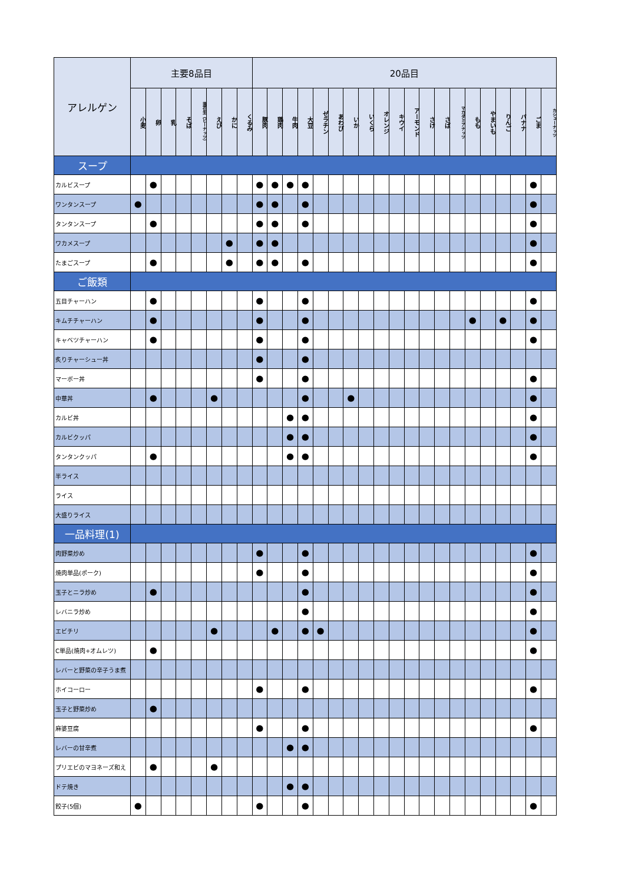| アレルゲン | 主要8品目 | | | | | | | | 20品目 | | | | | | | | | | | | | | | | | | | |
| --- | --- | --- | --- | --- | --- | --- | --- | --- | --- | --- | --- | --- | --- | --- | --- | --- | --- | --- | --- | --- | --- | --- | --- | --- | --- | --- | --- | --- |
| | 小麦 | 卵 | 乳 | そば | 落花生（ピーナッツ） | えび | かに | くるみ | 豚肉 | 鶏肉 | 牛肉 | 大豆 | ゼラチン | あわび | いか | いくら | オレンジ | キウイ | アーモンド | さけ | さば | マカダミアナッツ | もも | やまいも | りんご | バナナ | ごま | カシューナッツ |
| スープ | | | | | | | | | | | | | | | | | | | | | | | | | | | | |
| カルビスープ | | ● | | | | | | | ● | ● | ● | ● | | | | | | | | | | | | | | | ● | |
| ワンタンスープ | ● | | | | | | | | ● | ● | | ● | | | | | | | | | | | | | | | ● | |
| タンタンスープ | | ● | | | | | | | ● | ● | | ● | | | | | | | | | | | | | | | ● | |
| ワカメスープ | | | | | | | ● | | ● | ● | | | | | | | | | | | | | | | | | ● | |
| たまごスープ | | ● | | | | | ● | | ● | ● | | ● | | | | | | | | | | | | | | | ● | |
| ご飯類 | | | | | | | | | | | | | | | | | | | | | | | | | | | | |
| 五目チャーハン | | ● | | | | | | | ● | | | ● | | | | | | | | | | | | | | | ● | |
| キムチチャーハン | | ● | | | | | | | ● | | | ● | | | | | | | | | | | ● | | ● | | ● | |
| キャベツチャーハン | | ● | | | | | | | ● | | | ● | | | | | | | | | | | | | | | ● | |
| 炙りチャーシュー丼 | | | | | | | | | ● | | | ● | | | | | | | | | | | | | | | | |
| マーボー丼 | | | | | | | | | ● | | | ● | | | | | | | | | | | | | | | ● | |
| 中華丼 | | ● | | | | ● | | | | | | ● | | | ● | | | | | | | | | | | | ● | |
| カルビ丼 | | | | | | | | | | | ● | ● | | | | | | | | | | | | | | | ● | |
| カルビクッパ | | | | | | | | | | | ● | ● | | | | | | | | | | | | | | | ● | |
| タンタンクッパ | | ● | | | | | | | | | ● | ● | | | | | | | | | | | | | | | ● | |
| 半ライス | | | | | | | | | | | | | | | | | | | | | | | | | | | | |
| ライス | | | | | | | | | | | | | | | | | | | | | | | | | | | | |
| 大盛りライス | | | | | | | | | | | | | | | | | | | | | | | | | | | | |
| 一品料理(1) | | | | | | | | | | | | | | | | | | | | | | | | | | | | |
| 肉野菜炒め | | | | | | | | | ● | | | ● | | | | | | | | | | | | | | | ● | |
| 焼肉単品(ポーク) | | | | | | | | | ● | | | ● | | | | | | | | | | | | | | | ● | |
| 玉子とニラ炒め | | ● | | | | | | | | | | ● | | | | | | | | | | | | | | | ● | |
| レバニラ炒め | | | | | | | | | | | | ● | | | | | | | | | | | | | | | ● | |
| エビチリ | | | | | | ● | | | | ● | | ● | ● | | | | | | | | | | | | | | ● | |
| C単品(焼肉+オムレツ) | | ● | | | | | | | | | | | | | | | | | | | | | | | | | ● | |
| レバーと野菜の辛子うま煮 | | | | | | | | | | | | | | | | | | | | | | | | | | | | |
| ホイコーロー | | | | | | | | | ● | | | ● | | | | | | | | | | | | | | | ● | |
| 玉子と野菜炒め | | ● | | | | | | | | | | | | | | | | | | | | | | | | | | |
| 麻婆豆腐 | | | | | | | | | ● | | | ● | | | | | | | | | | | | | | | ● | |
| レバーの甘辛煮 | | | | | | | | | | | ● | ● | | | | | | | | | | | | | | | | |
| プリエビのマヨネーズ和え | | ● | | | | ● | | | | | | | | | | | | | | | | | | | | | | |
| ドテ焼き | | | | | | | | | | | ● | ● | | | | | | | | | | | | | | | | |
| 餃子(5個) | ● | | | | | | | | ● | | | ● | | | | | | | | | | | | | | | ● | |